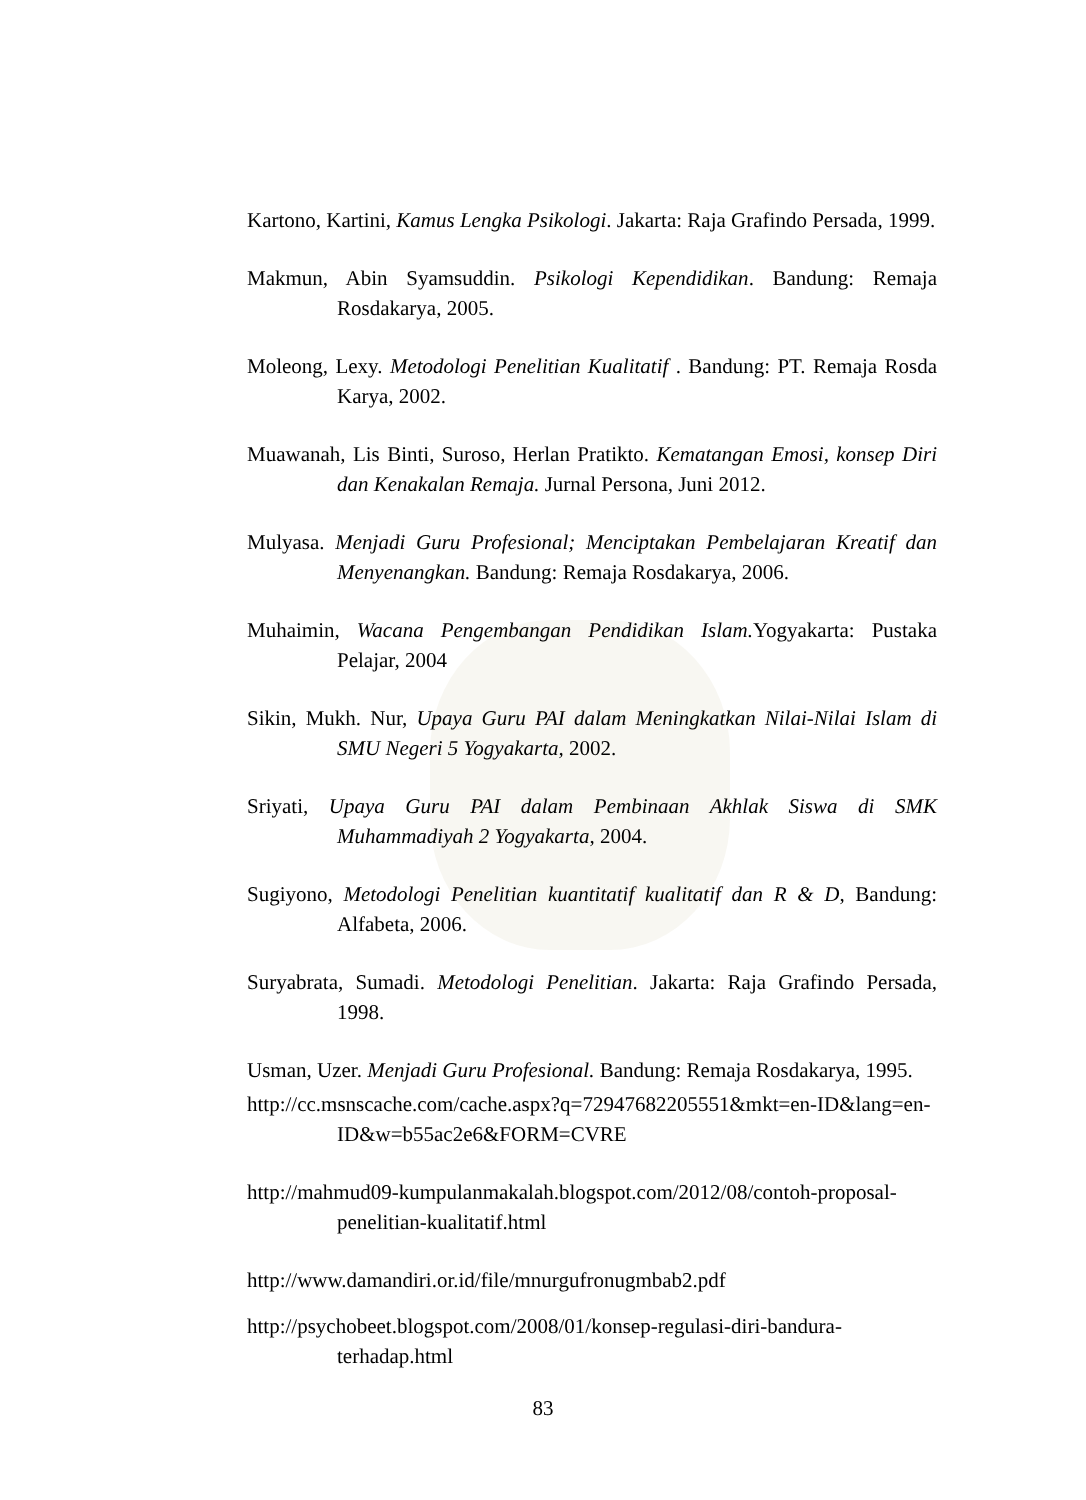Kartono, Kartini, Kamus Lengka Psikologi. Jakarta: Raja Grafindo Persada, 1999.
Makmun, Abin Syamsuddin. Psikologi Kependidikan. Bandung: Remaja Rosdakarya, 2005.
Moleong, Lexy. Metodologi Penelitian Kualitatif . Bandung: PT. Remaja Rosda Karya, 2002.
Muawanah, Lis Binti, Suroso, Herlan Pratikto. Kematangan Emosi, konsep Diri dan Kenakalan Remaja. Jurnal Persona, Juni 2012.
Mulyasa. Menjadi Guru Profesional; Menciptakan Pembelajaran Kreatif dan Menyenangkan. Bandung: Remaja Rosdakarya, 2006.
Muhaimin, Wacana Pengembangan Pendidikan Islam. Yogyakarta: Pustaka Pelajar, 2004
Sikin, Mukh. Nur, Upaya Guru PAI dalam Meningkatkan Nilai-Nilai Islam di SMU Negeri 5 Yogyakarta, 2002.
Sriyati, Upaya Guru PAI dalam Pembinaan Akhlak Siswa di SMK Muhammadiyah 2 Yogyakarta, 2004.
Sugiyono, Metodologi Penelitian kuantitatif kualitatif dan R & D, Bandung: Alfabeta, 2006.
Suryabrata, Sumadi. Metodologi Penelitian. Jakarta: Raja Grafindo Persada, 1998.
Usman, Uzer. Menjadi Guru Profesional. Bandung: Remaja Rosdakarya, 1995.
http://cc.msnscache.com/cache.aspx?q=72947682205551&mkt=en-ID&lang=en-ID&w=b55ac2e6&FORM=CVRE
http://mahmud09-kumpulanmakalah.blogspot.com/2012/08/contoh-proposal-penelitian-kualitatif.html
http://www.damandiri.or.id/file/mnurgufronugmbab2.pdf
http://psychobeet.blogspot.com/2008/01/konsep-regulasi-diri-bandura-terhadap.html
83